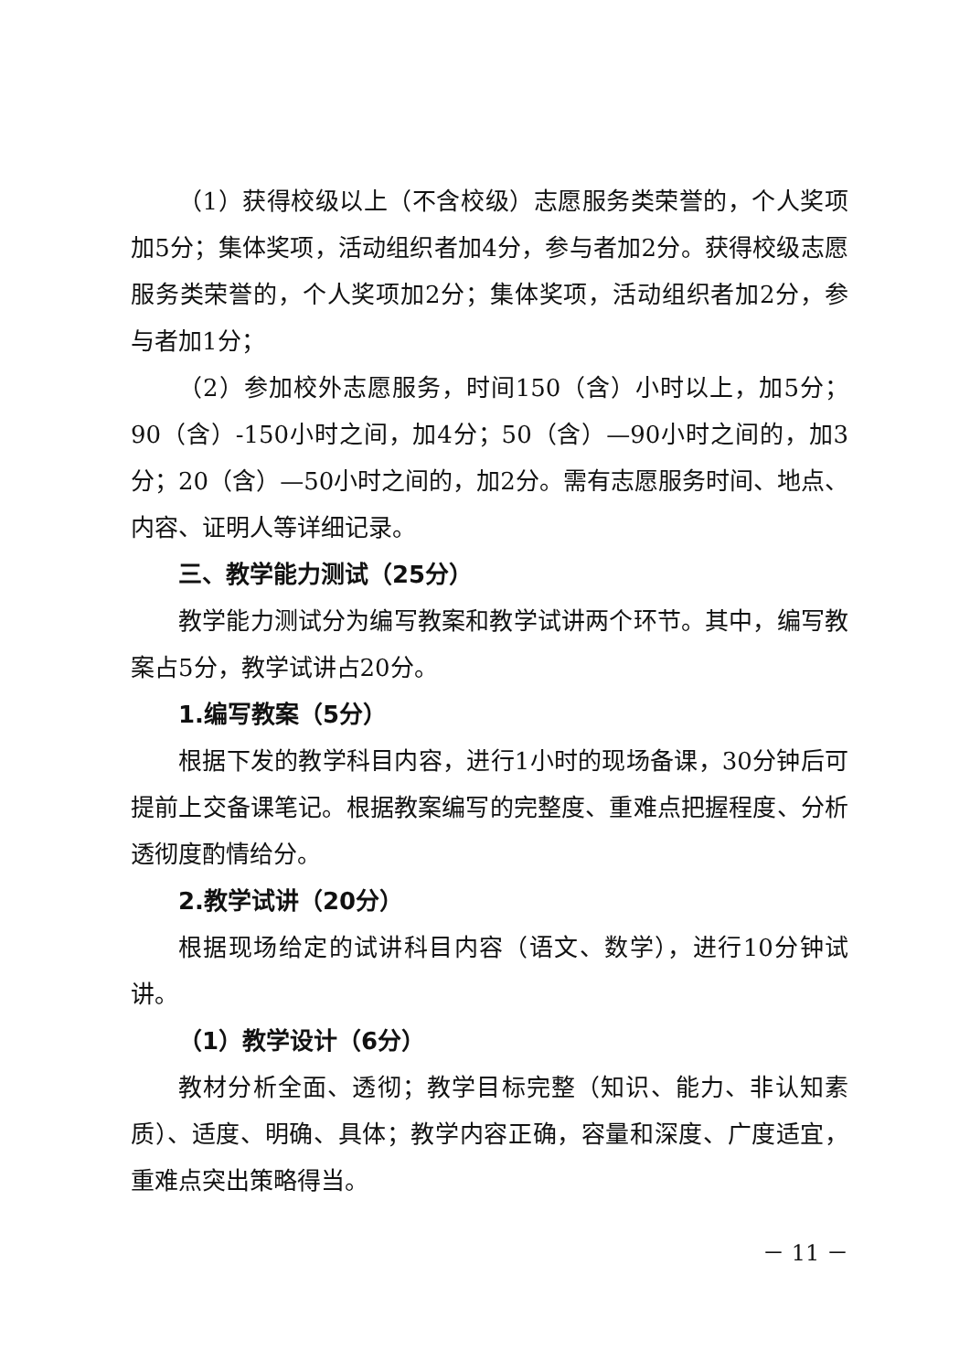（1）获得校级以上（不含校级）志愿服务类荣誉的，个人奖项加5分；集体奖项，活动组织者加4分，参与者加2分。获得校级志愿服务类荣誉的，个人奖项加2分；集体奖项，活动组织者加2分，参与者加1分；
（2）参加校外志愿服务，时间150（含）小时以上，加5分；90（含）-150小时之间，加4分；50（含）—90小时之间的，加3分；20（含）—50小时之间的，加2分。需有志愿服务时间、地点、内容、证明人等详细记录。
三、教学能力测试（25分）
教学能力测试分为编写教案和教学试讲两个环节。其中，编写教案占5分，教学试讲占20分。
1.编写教案（5分）
根据下发的教学科目内容，进行1小时的现场备课，30分钟后可提前上交备课笔记。根据教案编写的完整度、重难点把握程度、分析透彻度酌情给分。
2.教学试讲（20分）
根据现场给定的试讲科目内容（语文、数学），进行10分钟试讲。
（1）教学设计（6分）
教材分析全面、透彻；教学目标完整（知识、能力、非认知素质）、适度、明确、具体；教学内容正确，容量和深度、广度适宜，重难点突出策略得当。
－ 11 －